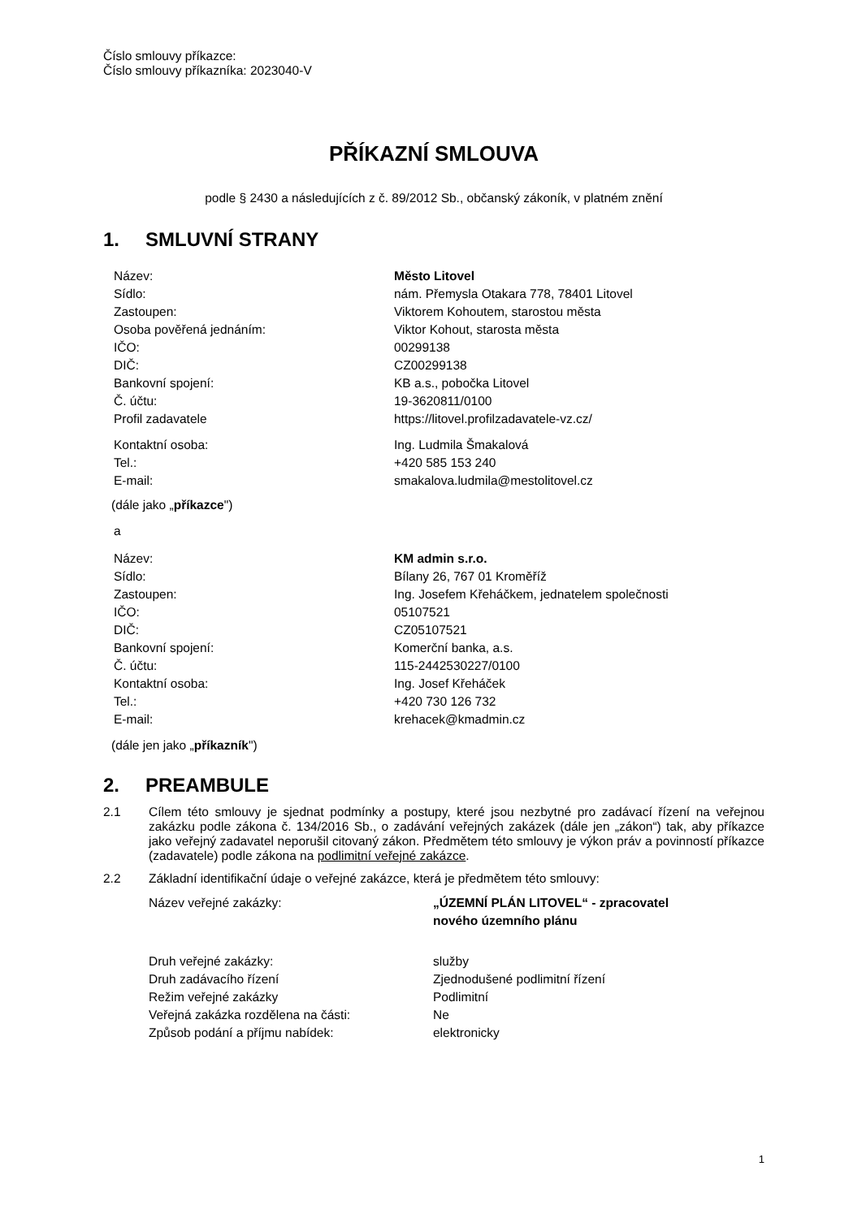Číslo smlouvy příkazce:
Číslo smlouvy příkazníka: 2023040-V
PŘÍKAZNÍ SMLOUVA
podle § 2430 a následujících z č. 89/2012 Sb., občanský zákoník, v platném znění
1. SMLUVNÍ STRANY
| Název: | Město Litovel |
| Sídlo: | nám. Přemysla Otakara 778, 78401 Litovel |
| Zastoupen: | Viktorem Kohoutem, starostou města |
| Osoba pověřená jednáním: | Viktor Kohout, starosta města |
| IČO: | 00299138 |
| DIČ: | CZ00299138 |
| Bankovní spojení: | KB a.s., pobočka Litovel |
| Č. účtu: | 19-3620811/0100 |
| Profil zadavatele | https://litovel.profilzadavatele-vz.cz/ |
| Kontaktní osoba: | Ing. Ludmila Šmakalová |
| Tel.: | +420 585 153 240 |
| E-mail: | smakalova.ludmila@mestolitovel.cz |
(dále jako „příkazce")
a
| Název: | KM admin s.r.o. |
| Sídlo: | Bílany 26, 767 01 Kroměříž |
| Zastoupen: | Ing. Josefem Křeháčkem, jednatelem společnosti |
| IČO: | 05107521 |
| DIČ: | CZ05107521 |
| Bankovní spojení: | Komerční banka, a.s. |
| Č. účtu: | 115-2442530227/0100 |
| Kontaktní osoba: | Ing. Josef Křeháček |
| Tel.: | +420 730 126 732 |
| E-mail: | krehacek@kmadmin.cz |
(dále jen jako „příkazník")
2. PREAMBULE
2.1 Cílem této smlouvy je sjednat podmínky a postupy, které jsou nezbytné pro zadávací řízení na veřejnou zakázku podle zákona č. 134/2016 Sb., o zadávání veřejných zakázek (dále jen „zákon“) tak, aby příkazce jako veřejný zadavatel neporušil citovaný zákon. Předmětem této smlouvy je výkon práv a povinností příkazce (zadavatele) podle zákona na podlimitní veřejné zakázce.
2.2 Základní identifikační údaje o veřejné zakázce, která je předmětem této smlouvy:
| Název veřejné zakázky: | „ÚZEMNÍ PLÁN LITOVEL“ - zpracovatel nového územního plánu |
| Druh veřejné zakázky: | služby |
| Druh zadávacího řízení | Zjednodušené podlimitní řízení |
| Režim veřejné zakázky | Podlimitní |
| Veřejná zakázka rozdělena na části: | Ne |
| Způsob podání a příjmu nabídek: | elektronicky |
1